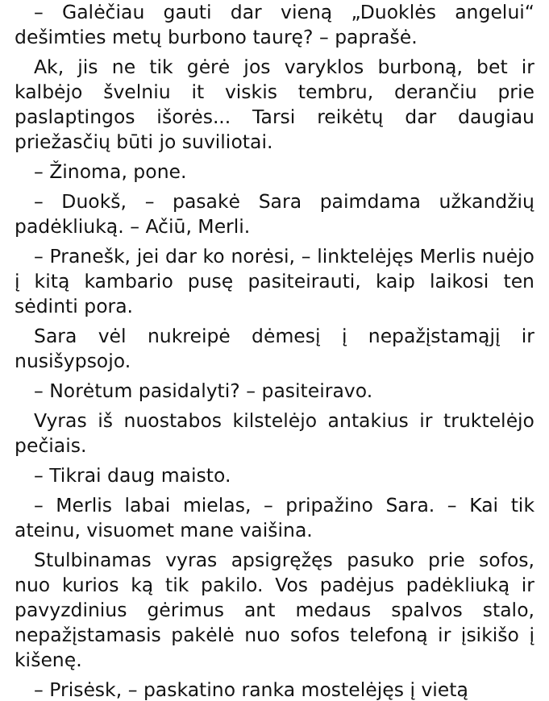– Galėčiau gauti dar vieną „Duoklės angelui“ dešimties metų burbono taurę? – paprašė.
Ak, jis ne tik gėrė jos varyklos burboną, bet ir kalbėjo švelniu it viskis tembru, derančiu prie paslaptingos išorės... Tarsi reikėtų dar daugiau priežasčių būti jo suviliotai.
– Žinoma, pone.
– Duokš, – pasakė Sara paimdama užkandžių padėkliuką. – Ačiū, Merli.
– Pranešk, jei dar ko norėsi, – linktelėjęs Merlis nuėjo į kitą kambario pusę pasiteirauti, kaip laikosi ten sėdinti pora.
Sara vėl nukreipė dėmesį į nepažįstamąjį ir nusišypsojo.
– Norėtum pasidalyti? – pasiteiravo.
Vyras iš nuostabos kilstelėjo antakius ir truktelėjo pečiais.
– Tikrai daug maisto.
– Merlis labai mielas, – pripažino Sara. – Kai tik ateinu, visuomet mane vaišina.
Stulbinamas vyras apsigręžęs pasuko prie sofos, nuo kurios ką tik pakilo. Vos padėjus padėkliuką ir pavyzdinius gėrimus ant medaus spalvos stalo, nepažįstamasis pakėlė nuo sofos telefoną ir įsikišo į kišenę.
– Prisėsk, – paskatino ranka mostelėjęs į vietą